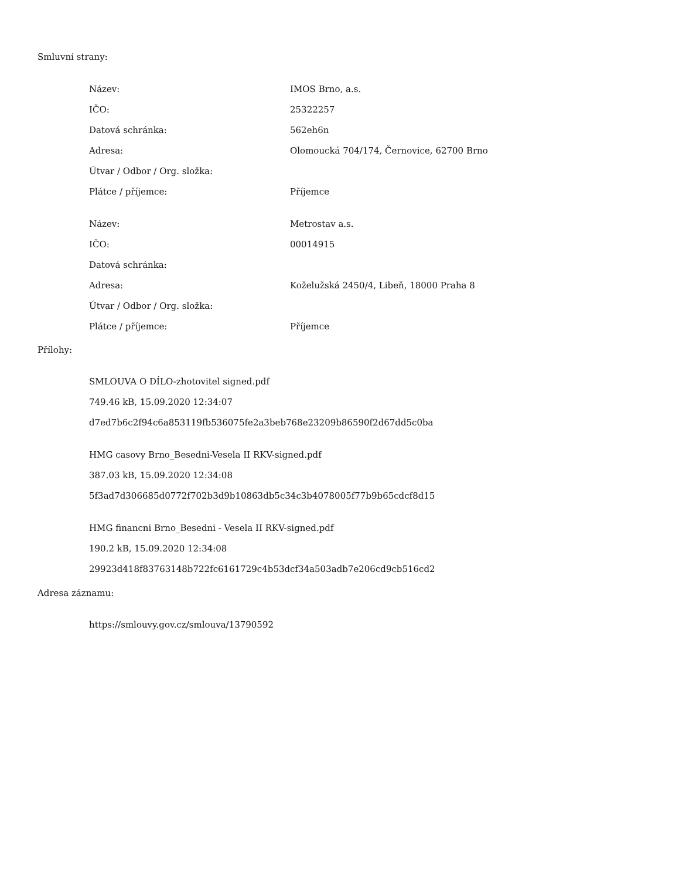Smluvní strany:
| Název: | IMOS Brno, a.s. |
| IČO: | 25322257 |
| Datová schránka: | 562eh6n |
| Adresa: | Olomoucká 704/174, Černovice, 62700 Brno |
| Útvar / Odbor / Org. složka: | |
| Plátce / příjemce: | Příjemce |
| Název: | Metrostav a.s. |
| IČO: | 00014915 |
| Datová schránka: | |
| Adresa: | Koželužská 2450/4, Libeň, 18000 Praha 8 |
| Útvar / Odbor / Org. složka: | |
| Plátce / příjemce: | Příjemce |
Přílohy:
SMLOUVA O DÍLO-zhotovitel signed.pdf
749.46 kB, 15.09.2020 12:34:07
d7ed7b6c2f94c6a853119fb536075fe2a3beb768e23209b86590f2d67dd5c0ba
HMG casovy Brno_Besedni-Vesela II RKV-signed.pdf
387.03 kB, 15.09.2020 12:34:08
5f3ad7d306685d0772f702b3d9b10863db5c34c3b4078005f77b9b65cdcf8d15
HMG financni Brno_Besedni - Vesela II RKV-signed.pdf
190.2 kB, 15.09.2020 12:34:08
29923d418f83763148b722fc6161729c4b53dcf34a503adb7e206cd9cb516cd2
Adresa záznamu:
https://smlouvy.gov.cz/smlouva/13790592